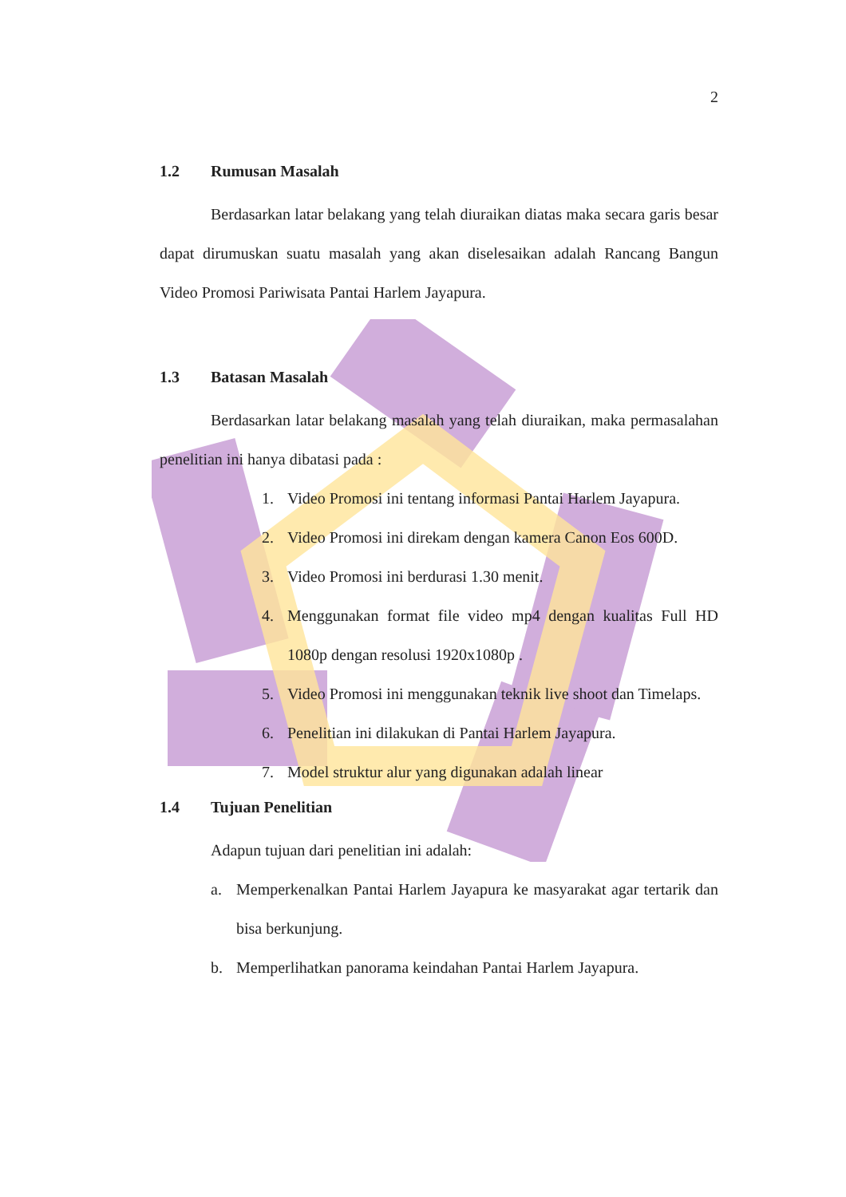2
1.2 Rumusan Masalah
Berdasarkan latar belakang yang telah diuraikan diatas maka secara garis besar dapat dirumuskan suatu masalah yang akan diselesaikan adalah Rancang Bangun Video Promosi Pariwisata Pantai Harlem Jayapura.
1.3 Batasan Masalah
Berdasarkan latar belakang masalah yang telah diuraikan, maka permasalahan penelitian ini hanya dibatasi pada :
1. Video Promosi ini tentang informasi Pantai Harlem Jayapura.
2. Video Promosi ini direkam dengan kamera Canon Eos 600D.
3. Video Promosi ini berdurasi 1.30 menit.
4. Menggunakan format file video mp4 dengan kualitas Full HD 1080p dengan resolusi 1920x1080p .
5. Video Promosi ini menggunakan teknik live shoot dan Timelaps.
6. Penelitian ini dilakukan di Pantai Harlem Jayapura.
7. Model struktur alur yang digunakan adalah linear
1.4 Tujuan Penelitian
Adapun tujuan dari penelitian ini adalah:
a. Memperkenalkan Pantai Harlem Jayapura ke masyarakat agar tertarik dan bisa berkunjung.
b. Memperlihatkan panorama keindahan Pantai Harlem Jayapura.